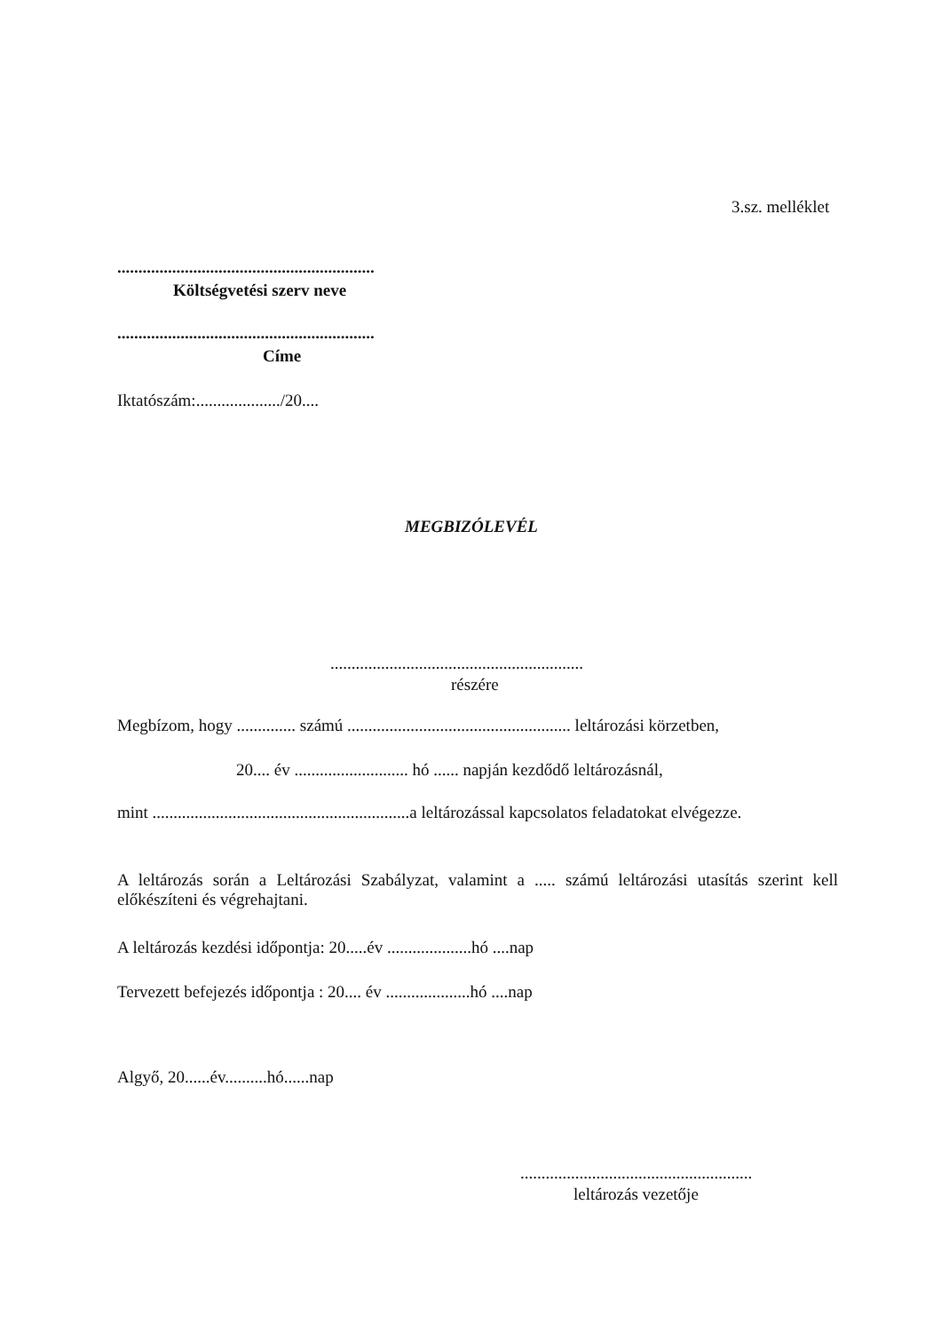3.sz. melléklet
.............................................................
Költségvetési szerv neve
.............................................................
Címe
Iktatószám:..................../20....
MEGBIZÓLEVÉL
............................................................
részére
Megbízom, hogy .............. számú ..................................................... leltározási körzetben,
20.... év ........................... hó ...... napján kezdődő leltározásnál,
mint .............................................................a leltározással kapcsolatos feladatokat elvégezze.
A leltározás során a Leltározási Szabályzat, valamint a ..... számú leltározási utasítás szerint kell előkészíteni és végrehajtani.
A leltározás kezdési időpontja: 20.....év ....................hó ....nap
Tervezett befejezés időpontja : 20.... év ....................hó ....nap
Algyő, 20......év..........hó......nap
.......................................................
leltározás vezetője